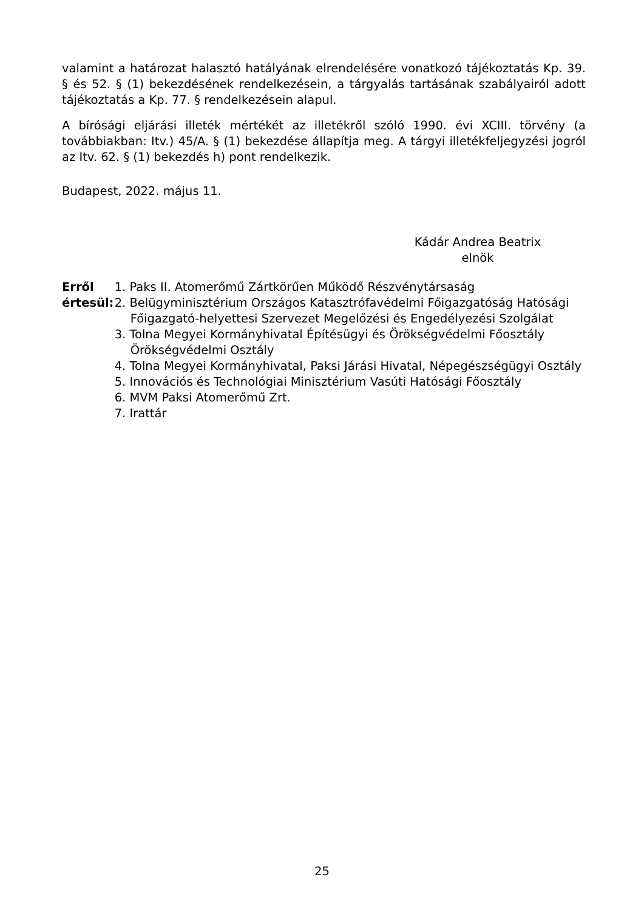valamint a határozat halasztó hatályának elrendelésére vonatkozó tájékoztatás Kp. 39. § és 52. § (1) bekezdésének rendelkezésein, a tárgyalás tartásának szabályairól adott tájékoztatás a Kp. 77. § rendelkezésein alapul.
A bírósági eljárási illeték mértékét az illetékről szóló 1990. évi XCIII. törvény (a továbbiakban: Itv.) 45/A. § (1) bekezdése állapítja meg. A tárgyi illetékfeljegyzési jogról az Itv. 62. § (1) bekezdés h) pont rendelkezik.
Budapest, 2022. május 11.
Kádár Andrea Beatrix
elnök
Erről értesül:
1. Paks II. Atomerőmű Zártkörűen Működő Részvénytársaság
2. Belügyminisztérium Országos Katasztrófavédelmi Főigazgatóság Hatósági Főigazgató-helyettesi Szervezet Megelőzési és Engedélyezési Szolgálat
3. Tolna Megyei Kormányhivatal Építésügyi és Örökségvédelmi Főosztály Örökségvédelmi Osztály
4. Tolna Megyei Kormányhivatal, Paksi Járási Hivatal, Népegészségügyi Osztály
5. Innovációs és Technológiai Minisztérium Vasúti Hatósági Főosztály
6. MVM Paksi Atomerőmű Zrt.
7. Irattár
25